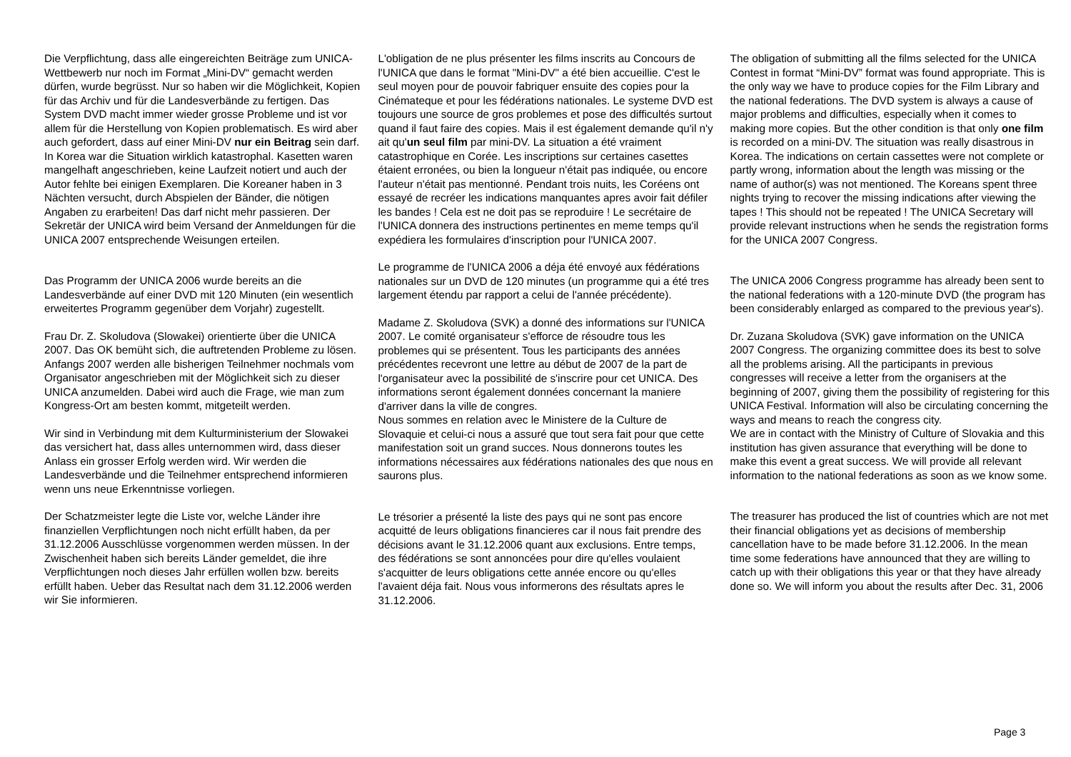Die Verpflichtung, dass alle eingereichten Beiträge zum UNICA-Wettbewerb nur noch im Format „Mini-DV“ gemacht werden dürfen, wurde begrüsst. Nur so haben wir die Möglichkeit, Kopien für das Archiv und für die Landesverbände zu fertigen. Das System DVD macht immer wieder grosse Probleme und ist vor allem für die Herstellung von Kopien problematisch. Es wird aber auch gefordert, dass auf einer Mini-DV nur ein Beitrag sein darf. In Korea war die Situation wirklich katastrophal. Kasetten waren mangelhaft angeschrieben, keine Laufzeit notiert und auch der Autor fehlte bei einigen Exemplaren. Die Koreaner haben in 3 Nächten versucht, durch Abspielen der Bänder, die nötigen Angaben zu erarbeiten! Das darf nicht mehr passieren. Der Sekretär der UNICA wird beim Versand der Anmeldungen für die UNICA 2007 entsprechende Weisungen erteilen.
Das Programm der UNICA 2006 wurde bereits an die Landesverbände auf einer DVD mit 120 Minuten (ein wesentlich erweitertes Programm gegenüber dem Vorjahr) zugestellt.
Frau Dr. Z. Skoludova (Slowakei) orientierte über die UNICA 2007. Das OK bemüht sich, die auftretenden Probleme zu lösen. Anfangs 2007 werden alle bisherigen Teilnehmer nochmals vom Organisator angeschrieben mit der Möglichkeit sich zu dieser UNICA anzumelden. Dabei wird auch die Frage, wie man zum Kongress-Ort am besten kommt, mitgeteilt werden.
Wir sind in Verbindung mit dem Kulturministerium der Slowakei das versichert hat, dass alles unternommen wird, dass dieser Anlass ein grosser Erfolg werden wird. Wir werden die Landesverbände und die Teilnehmer entsprechend informieren wenn uns neue Erkenntnisse vorliegen.
Der Schatzmeister legte die Liste vor, welche Länder ihre finanziellen Verpflichtungen noch nicht erfüllt haben, da per 31.12.2006 Ausschlüsse vorgenommen werden müssen. In der Zwischenheit haben sich bereits Länder gemeldet, die ihre Verpflichtungen noch dieses Jahr erfüllen wollen bzw. bereits erfüllt haben. Ueber das Resultat nach dem 31.12.2006 werden wir Sie informieren.
L'obligation de ne plus présenter les films inscrits au Concours de l'UNICA que dans le format "Mini-DV" a été bien accueillie. C'est le seul moyen pour de pouvoir fabriquer ensuite des copies pour la Cinémateque et pour les fédérations nationales. Le systeme DVD est toujours une source de gros problemes et pose des difficultés surtout quand il faut faire des copies. Mais il est également demande qu'il n'y ait qu'un seul film par mini-DV. La situation a été vraiment catastrophique en Corée. Les inscriptions sur certaines casettes étaient erronées, ou bien la longueur n'était pas indiquée, ou encore l'auteur n'était pas mentionné. Pendant trois nuits, les Coréens ont essayé de recréer les indications manquantes apres avoir fait défiler les bandes ! Cela est ne doit pas se reproduire ! Le secrétaire de l'UNICA donnera des instructions pertinentes en meme temps qu'il expédiera les formulaires d'inscription pour l'UNICA 2007.
Le programme de l'UNICA 2006 a déja été envoyé aux fédérations nationales sur un DVD de 120 minutes (un programme qui a été tres largement étendu par rapport a celui de l'année précédente).
Madame Z. Skoludova (SVK) a donné des informations sur l'UNICA 2007. Le comité organisateur s'efforce de résoudre tous les problemes qui se présentent. Tous les participants des années précédentes recevront une lettre au début de 2007 de la part de l'organisateur avec la possibilité de s'inscrire pour cet UNICA. Des informations seront également données concernant la maniere d'arriver dans la ville de congres.
Nous sommes en relation avec le Ministere de la Culture de Slovaquie et celui-ci nous a assuré que tout sera fait pour que cette manifestation soit un grand succes. Nous donnerons toutes les informations nécessaires aux fédérations nationales des que nous en saurons plus.
Le trésorier a présenté la liste des pays qui ne sont pas encore acquitté de leurs obligations financieres car il nous fait prendre des décisions avant le 31.12.2006 quant aux exclusions. Entre temps, des fédérations se sont annoncées pour dire qu'elles voulaient s'acquitter de leurs obligations cette année encore ou qu'elles l'avaient déja fait. Nous vous informerons des résultats apres le 31.12.2006.
The obligation of submitting all the films selected for the UNICA Contest in format “Mini-DV” format was found appropriate. This is the only way we have to produce copies for the Film Library and the national federations. The DVD system is always a cause of major problems and difficulties, especially when it comes to making more copies. But the other condition is that only one film is recorded on a mini-DV. The situation was really disastrous in Korea. The indications on certain cassettes were not complete or partly wrong, information about the length was missing or the name of author(s) was not mentioned. The Koreans spent three nights trying to recover the missing indications after viewing the tapes ! This should not be repeated ! The UNICA Secretary will provide relevant instructions when he sends the registration forms for the UNICA 2007 Congress.
The UNICA 2006 Congress programme has already been sent to the national federations with a 120-minute DVD (the program has been considerably enlarged as compared to the previous year's).
Dr. Zuzana Skoludova (SVK) gave information on the UNICA 2007 Congress. The organizing committee does its best to solve all the problems arising. All the participants in previous congresses will receive a letter from the organisers at the beginning of 2007, giving them the possibility of registering for this UNICA Festival. Information will also be circulating concerning the ways and means to reach the congress city.
We are in contact with the Ministry of Culture of Slovakia and this institution has given assurance that everything will be done to make this event a great success. We will provide all relevant information to the national federations as soon as we know some.
The treasurer has produced the list of countries which are not met their financial obligations yet as decisions of membership cancellation have to be made before 31.12.2006. In the mean time some federations have announced that they are willing to catch up with their obligations this year or that they have already done so. We will inform you about the results after Dec. 31, 2006
Page 3